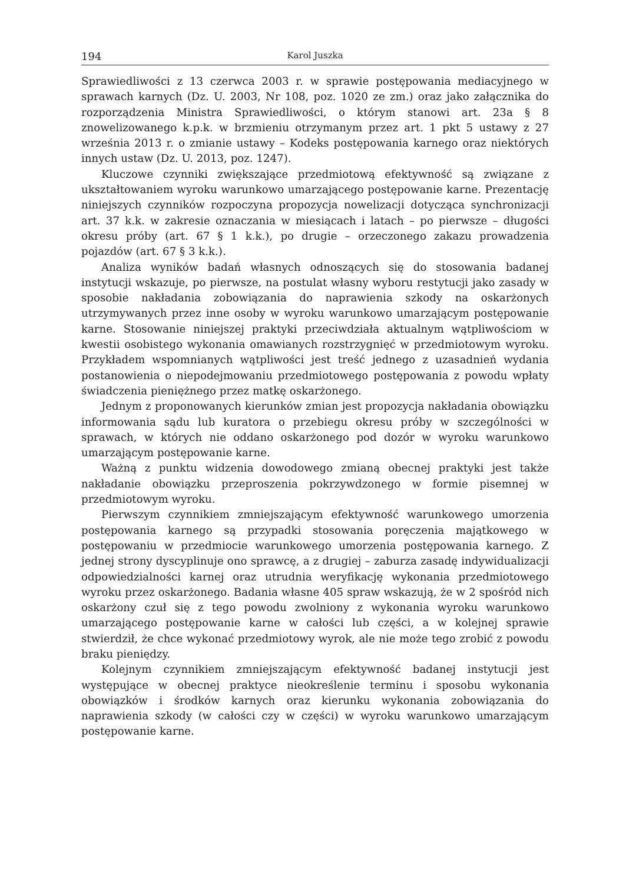194 Karol Juszka
Sprawiedliwości z 13 czerwca 2003 r. w sprawie postępowania mediacyjnego w sprawach karnych (Dz. U. 2003, Nr 108, poz. 1020 ze zm.) oraz jako załącznika do rozporządzenia Ministra Sprawiedliwości, o którym stanowi art. 23a § 8 znowelizowanego k.p.k. w brzmieniu otrzymanym przez art. 1 pkt 5 ustawy z 27 września 2013 r. o zmianie ustawy – Kodeks postępowania karnego oraz niektórych innych ustaw (Dz. U. 2013, poz. 1247).
Kluczowe czynniki zwiększające przedmiotową efektywność są związane z ukształtowaniem wyroku warunkowo umarzającego postępowanie karne. Prezentację niniejszych czynników rozpoczyna propozycja nowelizacji dotycząca synchronizacji art. 37 k.k. w zakresie oznaczania w miesiącach i latach – po pierwsze – długości okresu próby (art. 67 § 1 k.k.), po drugie – orzeczonego zakazu prowadzenia pojazdów (art. 67 § 3 k.k.).
Analiza wyników badań własnych odnoszących się do stosowania badanej instytucji wskazuje, po pierwsze, na postulat własny wyboru restytucji jako zasady w sposobie nakładania zobowiązania do naprawienia szkody na oskarżonych utrzymywanych przez inne osoby w wyroku warunkowo umarzającym postępowanie karne. Stosowanie niniejszej praktyki przeciwdziała aktualnym wątpliwościom w kwestii osobistego wykonania omawianych rozstrzygnięć w przedmiotowym wyroku. Przykładem wspomnianych wątpliwości jest treść jednego z uzasadnień wydania postanowienia o niepodejmowaniu przedmiotowego postępowania z powodu wpłaty świadczenia pieniężnego przez matkę oskarżonego.
Jednym z proponowanych kierunków zmian jest propozycja nakładania obowiązku informowania sądu lub kuratora o przebiegu okresu próby w szczególności w sprawach, w których nie oddano oskarżonego pod dozór w wyroku warunkowo umarzającym postępowanie karne.
Ważną z punktu widzenia dowodowego zmianą obecnej praktyki jest także nakładanie obowiązku przeproszenia pokrzywdzonego w formie pisemnej w przedmiotowym wyroku.
Pierwszym czynnikiem zmniejszającym efektywność warunkowego umorzenia postępowania karnego są przypadki stosowania poręczenia majątkowego w postępowaniu w przedmiocie warunkowego umorzenia postępowania karnego. Z jednej strony dyscyplinuje ono sprawcę, a z drugiej – zaburza zasadę indywidualizacji odpowiedzialności karnej oraz utrudnia weryfikację wykonania przedmiotowego wyroku przez oskarżonego. Badania własne 405 spraw wskazują, że w 2 spośród nich oskarżony czuł się z tego powodu zwolniony z wykonania wyroku warunkowo umarzającego postępowanie karne w całości lub części, a w kolejnej sprawie stwierdził, że chce wykonać przedmiotowy wyrok, ale nie może tego zrobić z powodu braku pieniędzy.
Kolejnym czynnikiem zmniejszającym efektywność badanej instytucji jest występujące w obecnej praktyce nieokreślenie terminu i sposobu wykonania obowiązków i środków karnych oraz kierunku wykonania zobowiązania do naprawienia szkody (w całości czy w części) w wyroku warunkowo umarzającym postępowanie karne.